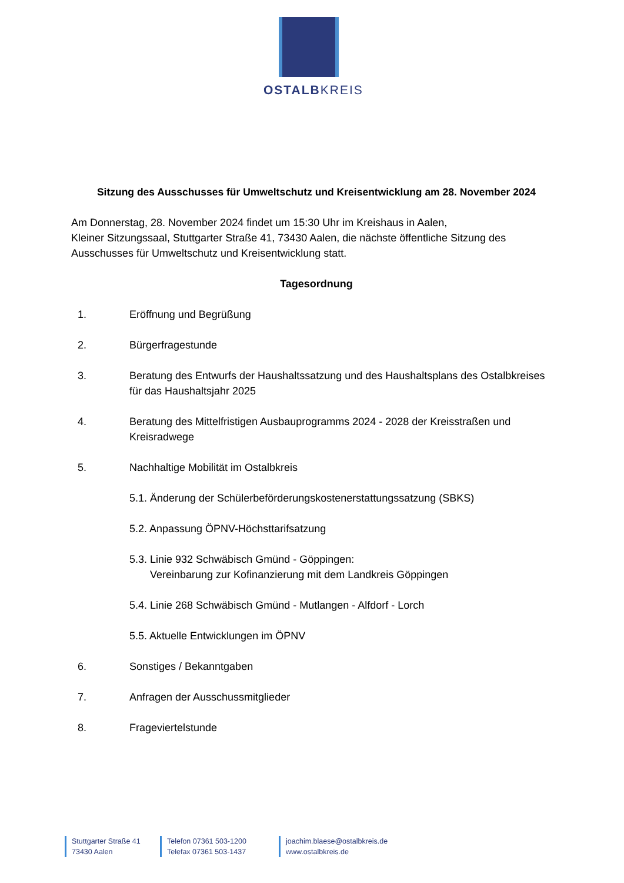OSTALBKREIS
Sitzung des Ausschusses für Umweltschutz und Kreisentwicklung am 28. November 2024
Am Donnerstag, 28. November 2024 findet um 15:30 Uhr im Kreishaus in Aalen,
Kleiner Sitzungssaal, Stuttgarter Straße 41, 73430 Aalen, die nächste öffentliche Sitzung des Ausschusses für Umweltschutz und Kreisentwicklung statt.
Tagesordnung
1. Eröffnung und Begrüßung
2. Bürgerfragestunde
3. Beratung des Entwurfs der Haushaltssatzung und des Haushaltsplans des Ostalbkreises für das Haushaltsjahr 2025
4. Beratung des Mittelfristigen Ausbauprogramms 2024 - 2028 der Kreisstraßen und Kreisradwege
5. Nachhaltige Mobilität im Ostalbkreis
5.1. Änderung der Schülerbeförderungskostenerstattungssatzung (SBKS)
5.2. Anpassung ÖPNV-Höchsttarifsatzung
5.3. Linie 932 Schwäbisch Gmünd - Göppingen:
Vereinbarung zur Kofinanzierung mit dem Landkreis Göppingen
5.4. Linie 268 Schwäbisch Gmünd - Mutlangen - Alfdorf - Lorch
5.5. Aktuelle Entwicklungen im ÖPNV
6. Sonstiges / Bekanntgaben
7. Anfragen der Ausschussmitglieder
8. Frageviertelstunde
Stuttgarter Straße 41
73430 Aalen
Telefon 07361 503-1200
Telefax 07361 503-1437
joachim.blaese@ostalbkreis.de
www.ostalbkreis.de